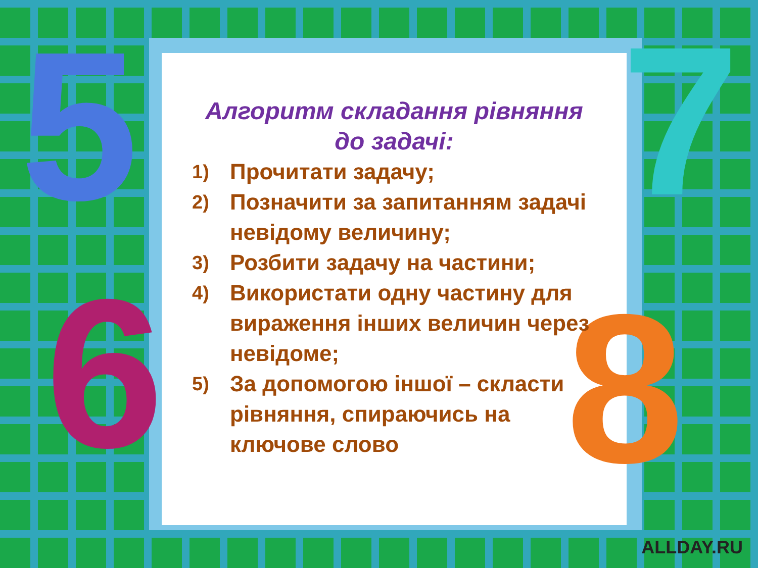5
6
7
8
Алгоритм складання рівняння до задачі:
1) Прочитати задачу;
2) Позначити за запитанням задачі невідому величину;
3) Розбити задачу на частини;
4) Використати одну частину для вираження інших величин через невідоме;
5) За допомогою іншої – скласти рівняння, спираючись на ключове слово
ALLDAY.RU